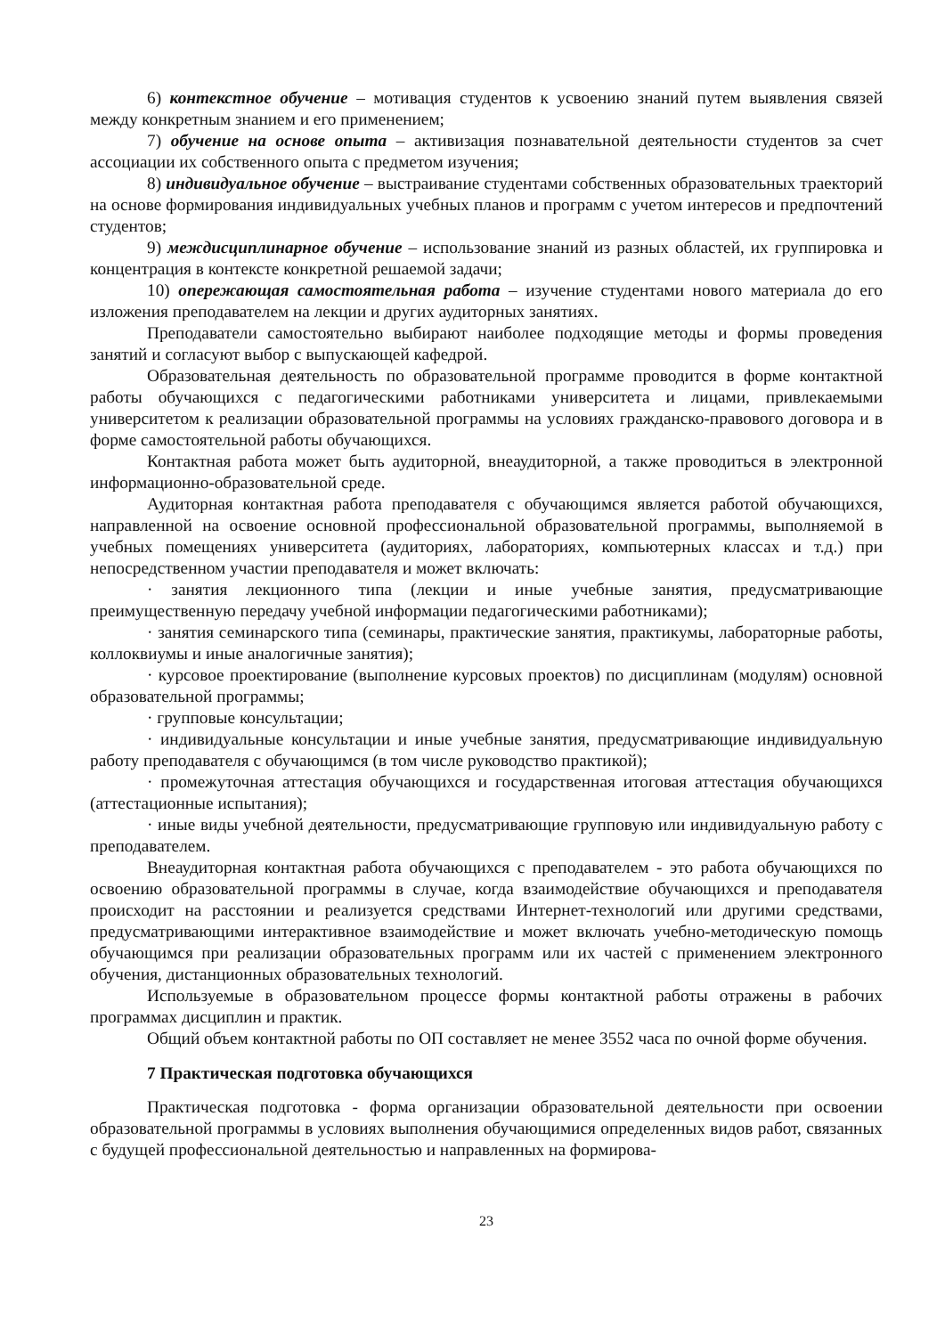6) контекстное обучение – мотивация студентов к усвоению знаний путем выявления связей между конкретным знанием и его применением;
7) обучение на основе опыта – активизация познавательной деятельности студентов за счет ассоциации их собственного опыта с предметом изучения;
8) индивидуальное обучение – выстраивание студентами собственных образовательных траекторий на основе формирования индивидуальных учебных планов и программ с учетом интересов и предпочтений студентов;
9) междисциплинарное обучение – использование знаний из разных областей, их группировка и концентрация в контексте конкретной решаемой задачи;
10) опережающая самостоятельная работа – изучение студентами нового материала до его изложения преподавателем на лекции и других аудиторных занятиях.
Преподаватели самостоятельно выбирают наиболее подходящие методы и формы проведения занятий и согласуют выбор с выпускающей кафедрой.
Образовательная деятельность по образовательной программе проводится в форме контактной работы обучающихся с педагогическими работниками университета и лицами, привлекаемыми университетом к реализации образовательной программы на условиях гражданско-правового договора и в форме самостоятельной работы обучающихся.
Контактная работа может быть аудиторной, внеаудиторной, а также проводиться в электронной информационно-образовательной среде.
Аудиторная контактная работа преподавателя с обучающимся является работой обучающихся, направленной на освоение основной профессиональной образовательной программы, выполняемой в учебных помещениях университета (аудиториях, лабораториях, компьютерных классах и т.д.) при непосредственном участии преподавателя и может включать:
· занятия лекционного типа (лекции и иные учебные занятия, предусматривающие преимущественную передачу учебной информации педагогическими работниками);
· занятия семинарского типа (семинары, практические занятия, практикумы, лабораторные работы, коллоквиумы и иные аналогичные занятия);
· курсовое проектирование (выполнение курсовых проектов) по дисциплинам (модулям) основной образовательной программы;
· групповые консультации;
· индивидуальные консультации и иные учебные занятия, предусматривающие индивидуальную работу преподавателя с обучающимся (в том числе руководство практикой);
· промежуточная аттестация обучающихся и государственная итоговая аттестация обучающихся (аттестационные испытания);
· иные виды учебной деятельности, предусматривающие групповую или индивидуальную работу с преподавателем.
Внеаудиторная контактная работа обучающихся с преподавателем - это работа обучающихся по освоению образовательной программы в случае, когда взаимодействие обучающихся и преподавателя происходит на расстоянии и реализуется средствами Интернет-технологий или другими средствами, предусматривающими интерактивное взаимодействие и может включать учебно-методическую помощь обучающимся при реализации образовательных программ или их частей с применением электронного обучения, дистанционных образовательных технологий.
Используемые в образовательном процессе формы контактной работы отражены в рабочих программах дисциплин и практик.
Общий объем контактной работы по ОП составляет не менее 3552 часа по очной форме обучения.
7 Практическая подготовка обучающихся
Практическая подготовка - форма организации образовательной деятельности при освоении образовательной программы в условиях выполнения обучающимися определенных видов работ, связанных с будущей профессиональной деятельностью и направленных на формирова-
23